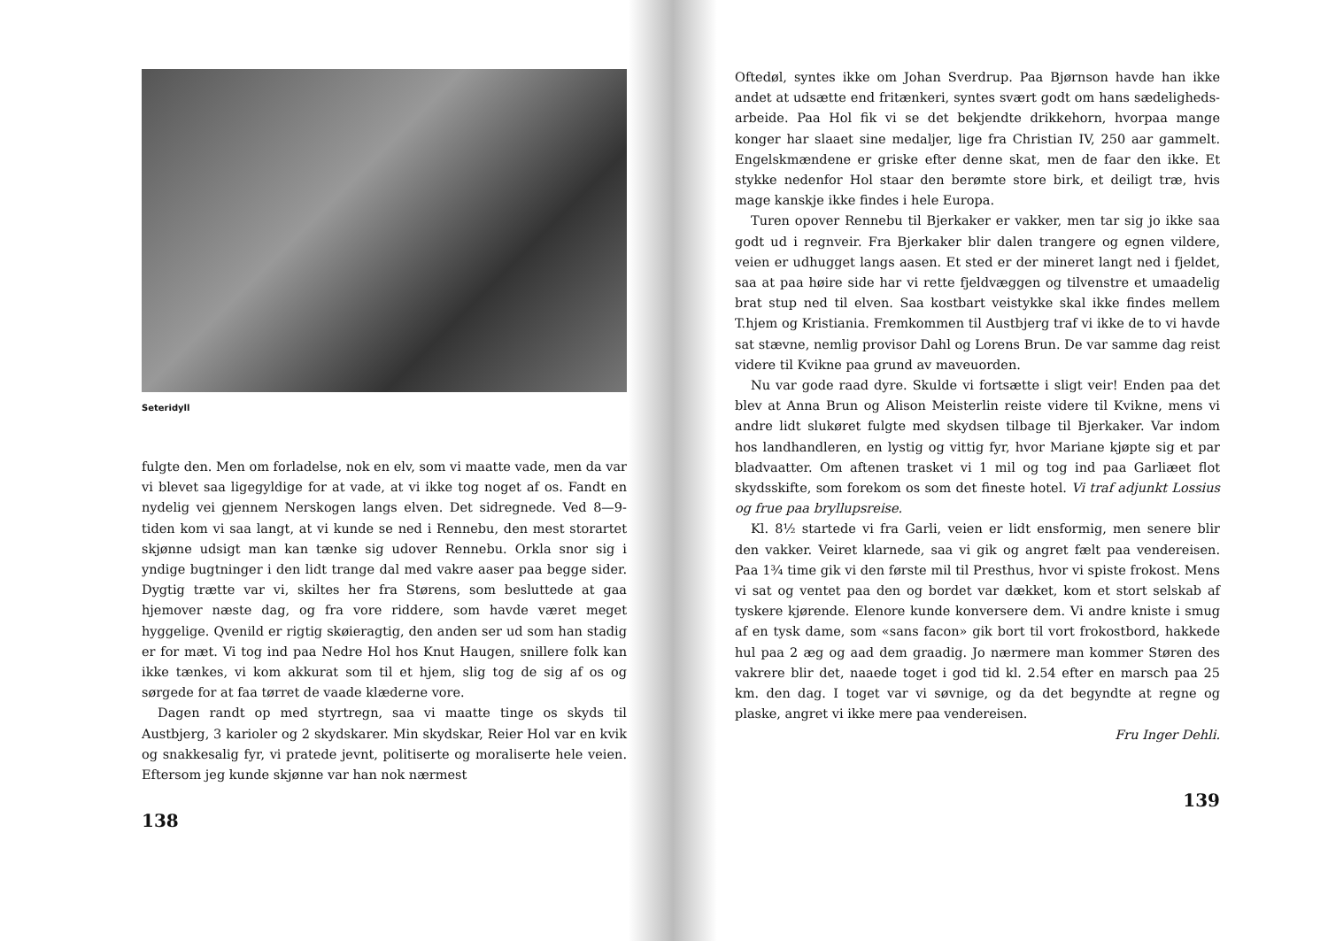Seteridyll
fulgte den. Men om forladelse, nok en elv, som vi maatte vade, men da var vi blevet saa ligegyldige for at vade, at vi ikke tog noget af os. Fandt en nydelig vei gjennem Nerskogen langs elven. Det sidregnede. Ved 8—9-tiden kom vi saa langt, at vi kunde se ned i Rennebu, den mest storartet skjønne udsigt man kan tænke sig udover Rennebu. Orkla snor sig i yndige bugtninger i den lidt trange dal med vakre aaser paa begge sider. Dygtig trætte var vi, skiltes her fra Størens, som besluttede at gaa hjemover næste dag, og fra vore riddere, som havde været meget hyggelige. Qvenild er rigtig skøieragtig, den anden ser ud som han stadig er for mæt. Vi tog ind paa Nedre Hol hos Knut Haugen, snillere folk kan ikke tænkes, vi kom akkurat som til et hjem, slig tog de sig af os og sørgede for at faa tørret de vaade klæderne vore.
Dagen randt op med styrtregn, saa vi maatte tinge os skyds til Austbjerg, 3 karioler og 2 skydskarer. Min skydskar, Reier Hol var en kvik og snakkesalig fyr, vi pratede jevnt, politiserte og moraliserte hele veien. Eftersom jeg kunde skjønne var han nok nærmest
138
Oftedøl, syntes ikke om Johan Sverdrup. Paa Bjørnson havde han ikke andet at udsætte end fritænkeri, syntes svært godt om hans sædeligheds-arbeide. Paa Hol fik vi se det bekjendte drikkehorn, hvorpaa mange konger har slaaet sine medaljer, lige fra Christian IV, 250 aar gammelt. Engelskmændene er griske efter denne skat, men de faar den ikke. Et stykke nedenfor Hol staar den berømte store birk, et deiligt træ, hvis mage kanskje ikke findes i hele Europa.
Turen opover Rennebu til Bjerkaker er vakker, men tar sig jo ikke saa godt ud i regnveir. Fra Bjerkaker blir dalen trangere og egnen vildere, veien er udhugget langs aasen. Et sted er der mineret langt ned i fjeldet, saa at paa høire side har vi rette fjeldvæggen og tilvenstre et umaadelig brat stup ned til elven. Saa kostbart veistykke skal ikke findes mellem T.hjem og Kristiania. Fremkommen til Austbjerg traf vi ikke de to vi havde sat stævne, nemlig provisor Dahl og Lorens Brun. De var samme dag reist videre til Kvikne paa grund av maveuorden.
Nu var gode raad dyre. Skulde vi fortsætte i sligt veir! Enden paa det blev at Anna Brun og Alison Meisterlin reiste videre til Kvikne, mens vi andre lidt slukøret fulgte med skydsen tilbage til Bjerkaker. Var indom hos landhandleren, en lystig og vittig fyr, hvor Mariane kjøpte sig et par bladvaatter. Om aftenen trasket vi 1 mil og tog ind paa Garliæet flot skydsskifte, som forekom os som det fineste hotel. Vi traf adjunkt Lossius og frue paa bryllupsreise.
Kl. 8½ startede vi fra Garli, veien er lidt ensformig, men senere blir den vakker. Veiret klarnede, saa vi gik og angret fælt paa vendereisen. Paa 1¾ time gik vi den første mil til Presthus, hvor vi spiste frokost. Mens vi sat og ventet paa den og bordet var dækket, kom et stort selskab af tyskere kjørende. Elenore kunde konversere dem. Vi andre kniste i smug af en tysk dame, som «sans facon» gik bort til vort frokostbord, hakkede hul paa 2 æg og aad dem graadig. Jo nærmere man kommer Støren des vakrere blir det, naaede toget i god tid kl. 2.54 efter en marsch paa 25 km. den dag. I toget var vi søvnige, og da det begyndte at regne og plaske, angret vi ikke mere paa vendereisen.
Fru Inger Dehli.
139